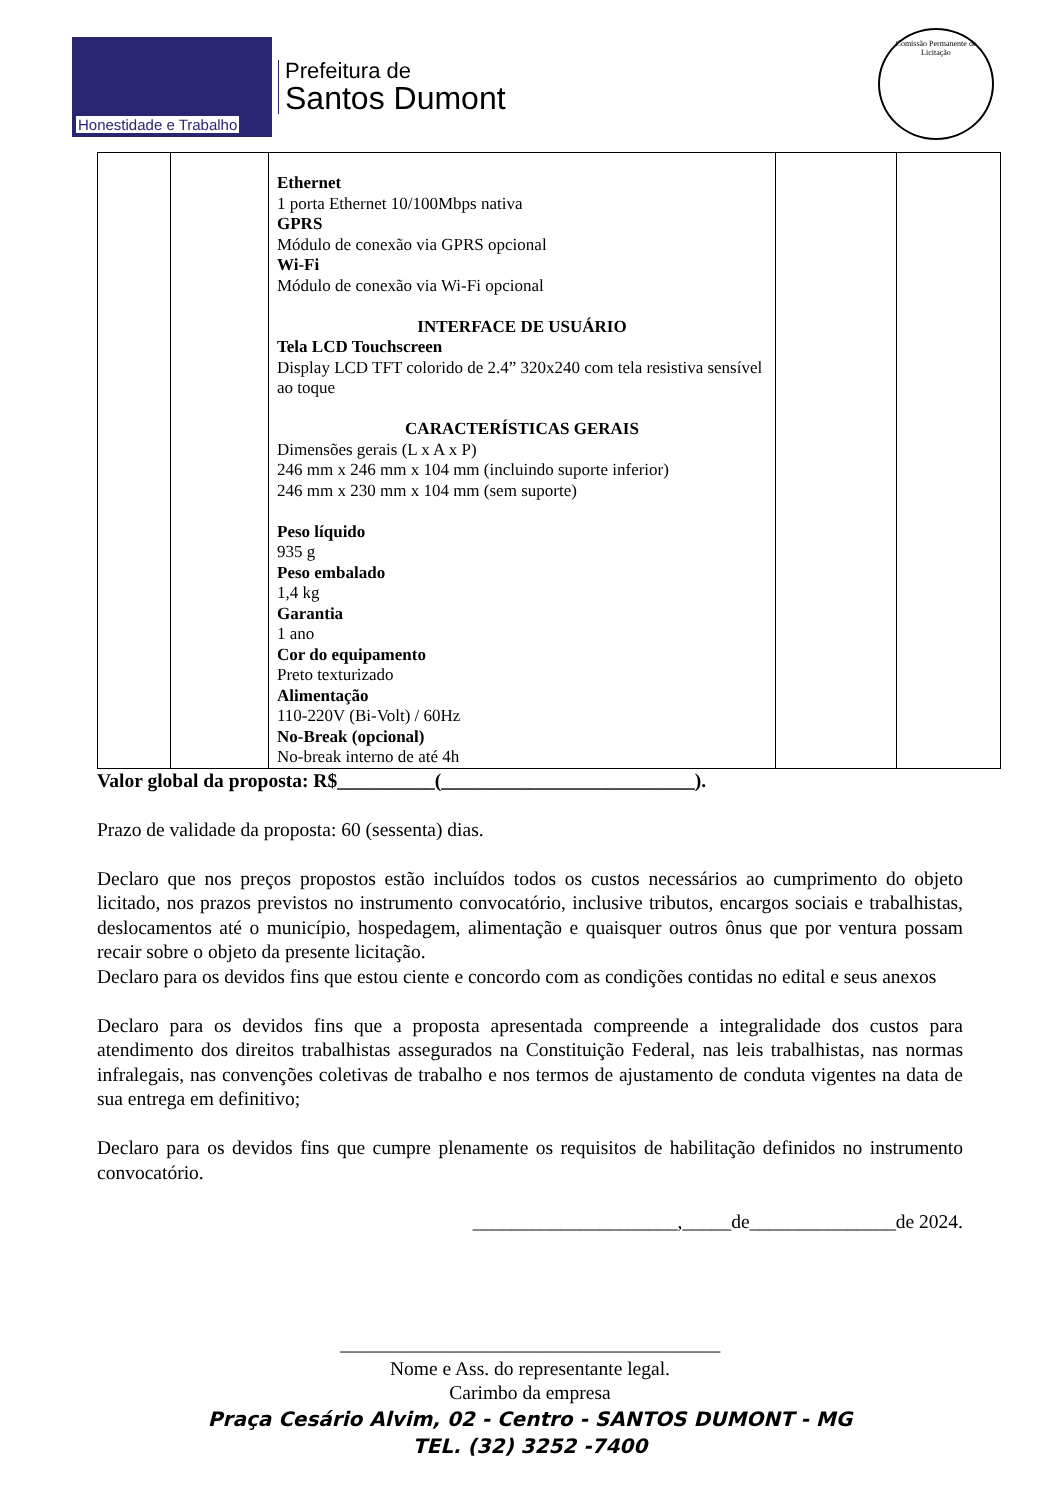Honestidade e Trabalho
Prefeitura de
Santos Dumont
Comissão Permanente de Licitação
| | | Ethernet 1 porta Ethernet 10/100Mbps nativa GPRS Módulo de conexão via GPRS opcional Wi-Fi Módulo de conexão via Wi-Fi opcional INTERFACE DE USUÁRIO Tela LCD Touchscreen Display LCD TFT colorido de 2.4” 320x240 com tela resistiva sensível ao toque CARACTERÍSTICAS GERAIS Dimensões gerais (L x A x P) 246 mm x 246 mm x 104 mm (incluindo suporte inferior) 246 mm x 230 mm x 104 mm (sem suporte) Peso líquido 935 g Peso embalado 1,4 kg Garantia 1 ano Cor do equipamento Preto texturizado Alimentação 110-220V (Bi-Volt) / 60Hz No-Break (opcional) No-break interno de até 4h | | |
Valor global da proposta: R$__________(__________________________).
Prazo de validade da proposta: 60 (sessenta) dias.
Declaro que nos preços propostos estão incluídos todos os custos necessários ao cumprimento do objeto licitado, nos prazos previstos no instrumento convocatório, inclusive tributos, encargos sociais e trabalhistas, deslocamentos até o município, hospedagem, alimentação e quaisquer outros ônus que por ventura possam recair sobre o objeto da presente licitação.
Declaro para os devidos fins que estou ciente e concordo com as condições contidas no edital e seus anexos
Declaro para os devidos fins que a proposta apresentada compreende a integralidade dos custos para atendimento dos direitos trabalhistas assegurados na Constituição Federal, nas leis trabalhistas, nas normas infralegais, nas convenções coletivas de trabalho e nos termos de ajustamento de conduta vigentes na data de sua entrega em definitivo;
Declaro para os devidos fins que cumpre plenamente os requisitos de habilitação definidos no instrumento convocatório.
_____________________,_____de_______________de 2024.
_______________________________________
Nome e Ass. do representante legal.
Carimbo da empresa
Praça Cesário Alvim, 02 - Centro - SANTOS DUMONT - MG
TEL. (32) 3252 -7400